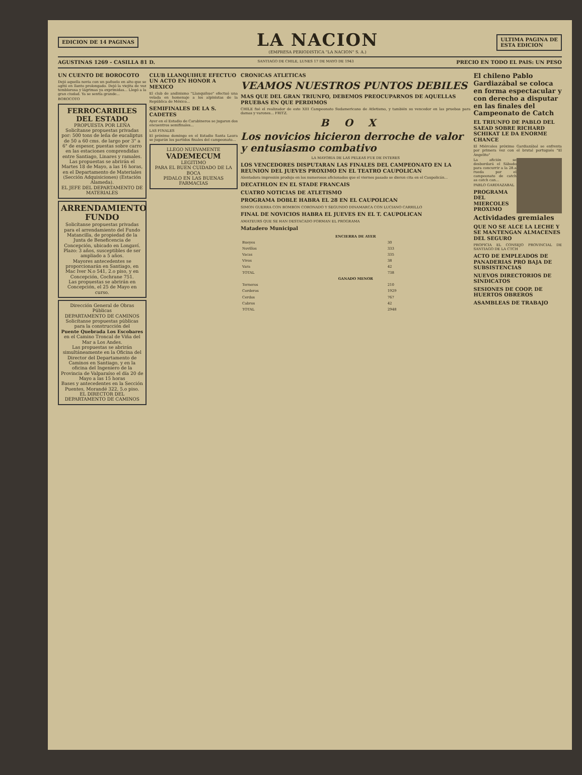EDICION DE 14 PAGINAS
LA NACION
(EMPRESA PERIODISTICA "LA NACION" S. A.)
ULTIMA PAGINA DE
ESTA EDICION
AGUSTINAS 1269 - CASILLA 81 D. SANTIAGO DE CHILE, LUNES 17 DE MAYO DE 1943 PRECIO EN TODO EL PAIS: UN PESO
UN CUENTO DE BOROCOTO
Dejó aquella novia con un pañuelo en alto que se agitó en llanto prolongado. Dejó la viejita de voz temblorosa y lágrimas ya exprimidas... Llegó a la gran ciudad. Ya se sentía grande...
BOROCOTO
FERROCARRILES DEL ESTADO
PROPUESTA POR LEÑA
Solicítanse propuestas privadas por: 500 tons de leña de eucaliptus de 50 a 60 cms. de largo por 3" a 6" de espesor, puestas sobre carro en las estaciones comprendidas entre Santiago, Linares y ramales.
Las propuestas se abrirán el Martes 18 de Mayo, a las 16 horas, en el Departamento de Materiales (Sección Adquisiciones) (Estación Alameda).
EL JEFE DEL DEPARTAMENTO DE MATERIALES
ARRENDAMIENTO FUNDO
Solicítanse propuestas privadas para el arrendamiento del Fundo Matancilla, de propiedad de la Junta de Beneficencia de Concepción, ubicado en Longaví.
Plazo: 3 años, susceptibles de ser ampliado a 5 años.
Mayores antecedentes se proporcionarán en Santiago, en Mac Iver N.o 541, 2.o piso, y en Concepción, Cochrane 751.
Las propuestas se abrirán en Concepción, el 25 de Mayo en curso.
Dirección General de Obras Públicas
DEPARTAMENTO DE CAMINOS
Solicítanse propuestas públicas para la construcción del
Puente Quebrada Los Escobares
en el Camino Troncal de Viña del Mar a Los Andes.
Las propuestas se abrirán simultáneamente en la Oficina del Director del Departamento de Caminos en Santiago, y en la oficina del Ingeniero de la Provincia de Valparaíso el día 20 de Mayo a las 15 horas
Bases y antecedentes en la Sección Puentes, Morandé 322, 5.o piso.
EL DIRECTOR DEL DEPARTAMENTO DE CAMINOS
CLUB LLANQUIHUE EFECTUO UN ACTO EN HONOR A MEXICO
El club de andinismo "Llanquihue" efectuó una velada en homenaje a los alpinistas de la República de México...
SEMIFINALES DE LA S. CADETES
Ayer en el Estadio de Carabineros se jugaron dos encuentros semifinales...
LAS FINALES
El próximo domingo en el Estadio Santa Laura se jugarán los partidos finales del campeonato...
LLEGO NUEVAMENTE
VADEMECUM
LEGITIMO
PARA EL BUEN CUIDADO DE LA BOCA
PIDALO EN LAS BUENAS FARMACIAS
CRONICAS ATLETICAS
VEAMOS NUESTROS PUNTOS DEBILES
MAS QUE DEL GRAN TRIUNFO, DEBEMOS PREOCUPARNOS DE AQUELLAS PRUEBAS EN QUE PERDIMOS
CHILE fué el realizador de este XIII Campeonato Sudamericano de Atletismo, y también su vencedor en las pruebas para damas y varones... FRITZ.
BOX
Los novicios hicieron derroche de valor y entusiasmo combativo
LA MAYORIA DE LAS PELEAS FUE DE INTERES
LOS VENCEDORES DISPUTARAN LAS FINALES DEL CAMPEONATO EN LA REUNION DEL JUEVES PROXIMO EN EL TEATRO CAUPOLICAN
Alentadora impresión produjo en los numerosos aficionados que el viernes pasado se dieron cita en el Caupolicán...
DECATHLON EN EL STADE FRANCAIS
CUATRO NOTICIAS DE ATLETISMO
PROGRAMA DOBLE HABRA EL 28 EN EL CAUPOLICAN
SIMON GUERRA CON BOMBON CORONADO Y SEGUNDO DINAMARCA CON LUCIANO CARRILLO
FINAL DE NOVICIOS HABRA EL JUEVES EN EL T. CAUPOLICAN
AMATEURS QUE SE HAN DESTACADO FORMAN EL PROGRAMA
Matadero Municipal
| ENCIERRA DE AYER | |
| --- | --- |
| Bueyes | 30 |
| Novillos | 333 |
| Vacas | 335 |
| Vivos | 38 |
| Vara | 42 |
| TOTAL | 738 |
| GANADO MENOR | |
| Terneros | 210 |
| Corderos | 1929 |
| Cerdos | 767 |
| Cabros | 42 |
| TOTAL | 2948 |
El chileno Pablo Gardiazábal se coloca en forma espectacular y con derecho a disputar en las finales del Campeonato de Catch
EL TRIUNFO DE PABLO DEL SAEAD SOBRE RICHARD SCHIKAT LE DA ENORME CHANCE
El Miércoles próximo Gardiazábal se enfrenta por primera vez con el brutal portugués "El Angelito"
La afición se desbordará el Sábado para concurrir a la 28.a rueda por el campeonato de catch as catch can...
PABLO GARDIAZABAL
PROGRAMA DEL MIERCOLES PROXIMO
Actividades gremiales
QUE NO SE ALCE LA LECHE Y SE MANTENGAN ALMACENES DEL SEGURO
PROPICIA EL CONSEJO PROVINCIAL DE SANTIAGO DE LA CTCH
ACTO DE EMPLEADOS DE PANADERIAS PRO BAJA DE SUBSISTENCIAS
NUEVOS DIRECTORIOS DE SINDICATOS
SESIONES DE COOP. DE HUERTOS OBREROS
ASAMBLEAS DE TRABAJO